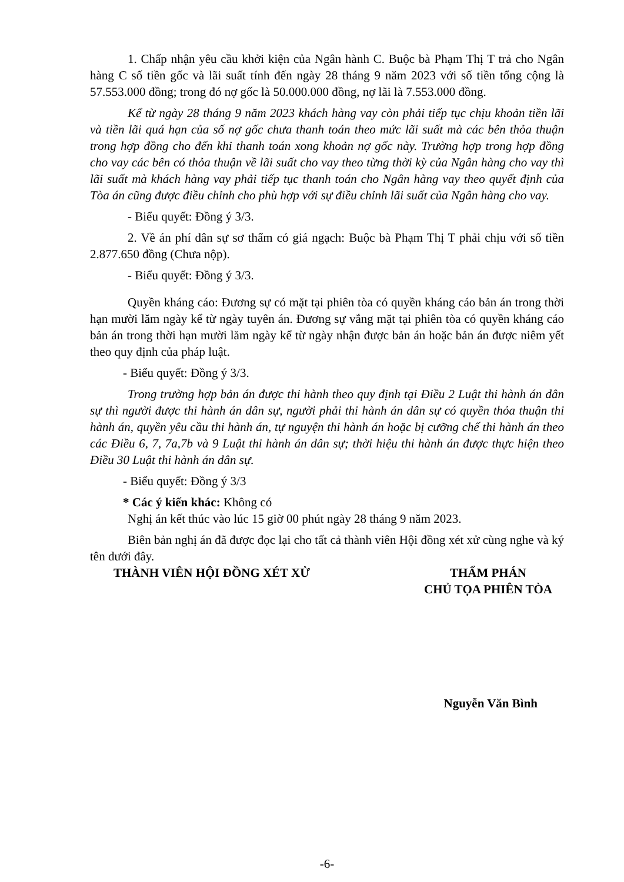1. Chấp nhận yêu cầu khởi kiện của Ngân hành C. Buộc bà Phạm Thị T trả cho Ngân hàng C số tiền gốc và lãi suất tính đến ngày 28 tháng 9 năm 2023 với số tiền tổng cộng là 57.553.000 đồng; trong đó nợ gốc là 50.000.000 đồng, nợ lãi là 7.553.000 đồng.
Kể từ ngày 28 tháng 9 năm 2023 khách hàng vay còn phải tiếp tục chịu khoản tiền lãi và tiền lãi quá hạn của số nợ gốc chưa thanh toán theo mức lãi suất mà các bên thỏa thuận trong hợp đồng cho đến khi thanh toán xong khoản nợ gốc này. Trường hợp trong hợp đồng cho vay các bên có thỏa thuận về lãi suất cho vay theo từng thời kỳ của Ngân hàng cho vay thì lãi suất mà khách hàng vay phải tiếp tục thanh toán cho Ngân hàng vay theo quyết định của Tòa án cũng được điều chỉnh cho phù hợp với sự điều chỉnh lãi suất của Ngân hàng cho vay.
- Biểu quyết: Đồng ý 3/3.
2. Về án phí dân sự sơ thẩm có giá ngạch: Buộc bà Phạm Thị T phải chịu với số tiền 2.877.650 đồng (Chưa nộp).
- Biểu quyết: Đồng ý 3/3.
Quyền kháng cáo: Đương sự có mặt tại phiên tòa có quyền kháng cáo bản án trong thời hạn mười lăm ngày kể từ ngày tuyên án. Đương sự vắng mặt tại phiên tòa có quyền kháng cáo bản án trong thời hạn mười lăm ngày kể từ ngày nhận được bản án hoặc bản án được niêm yết theo quy định của pháp luật.
- Biểu quyết: Đồng ý 3/3.
Trong trường hợp bản án được thi hành theo quy định tại Điều 2 Luật thi hành án dân sự thì người được thi hành án dân sự, người phải thi hành án dân sự có quyền thỏa thuận thi hành án, quyền yêu cầu thi hành án, tự nguyện thi hành án hoặc bị cưỡng chế thi hành án theo các Điều 6, 7, 7a,7b và 9 Luật thi hành án dân sự; thời hiệu thi hành án được thực hiện theo Điều 30 Luật thi hành án dân sự.
- Biểu quyết: Đồng ý 3/3
* Các ý kiến khác: Không có
Nghị án kết thúc vào lúc 15 giờ 00 phút ngày 28 tháng 9 năm 2023.
Biên bản nghị án đã được đọc lại cho tất cả thành viên Hội đồng xét xử cùng nghe và ký tên dưới đây.
THÀNH VIÊN HỘI ĐỒNG XÉT XỬ THẨM PHÁN
CHỦ TỌA PHIÊN TÒA
Nguyễn Văn Bình
-6-